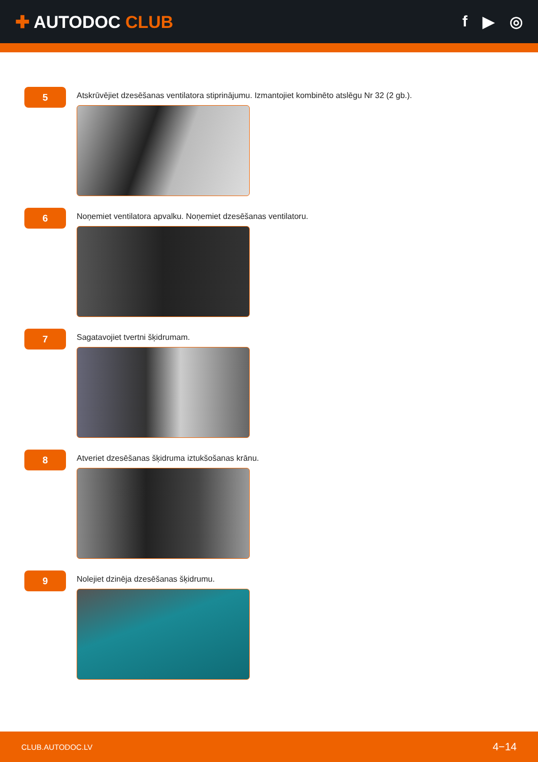✚ AUTODOC CLUB f ▶ ◎
5
Atskrūvējiet dzesēšanas ventilatora stiprinājumu. Izmantojiet kombinēto atslēgu Nr 32 (2 gb.).
6
Noņemiet ventilatora apvalku. Noņemiet dzesēšanas ventilatoru.
7
Sagatavojiet tvertni šķidrumam.
8
Atveriet dzesēšanas šķidruma iztukšošanas krānu.
9
Nolejiet dzinēja dzesēšanas šķidrumu.
CLUB.AUTODOC.LV 4−14